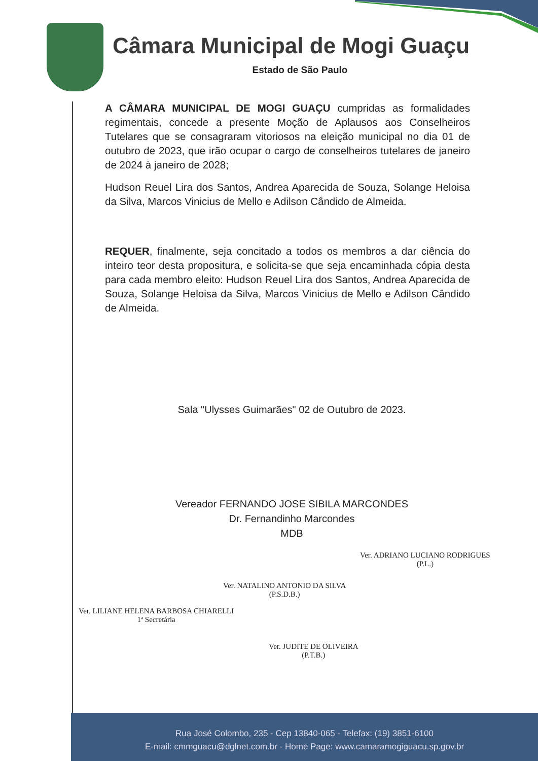Câmara Municipal de Mogi Guaçu
Estado de São Paulo
A CÂMARA MUNICIPAL DE MOGI GUAÇU cumpridas as formalidades regimentais, concede a presente Moção de Aplausos aos Conselheiros Tutelares que se consagraram vitoriosos na eleição municipal no dia 01 de outubro de 2023, que irão ocupar o cargo de conselheiros tutelares de janeiro de 2024 à janeiro de 2028;
Hudson Reuel Lira dos Santos, Andrea Aparecida de Souza, Solange Heloisa da Silva, Marcos Vinicius de Mello e Adilson Cândido de Almeida.
REQUER, finalmente, seja concitado a todos os membros a dar ciência do inteiro teor desta propositura, e solicita-se que seja encaminhada cópia desta para cada membro eleito: Hudson Reuel Lira dos Santos, Andrea Aparecida de Souza, Solange Heloisa da Silva, Marcos Vinicius de Mello e Adilson Cândido de Almeida.
Sala "Ulysses Guimarães" 02 de Outubro de 2023.
Vereador FERNANDO JOSE SIBILA MARCONDES
Dr. Fernandinho Marcondes
MDB
Ver. ADRIANO LUCIANO RODRIGUES
(P.L.)
Ver. NATALINO ANTONIO DA SILVA
(P.S.D.B.)
Ver. LILIANE HELENA BARBOSA CHIARELLI
1ª Secretária
Ver. JUDITE DE OLIVEIRA
(P.T.B.)
Rua José Colombo, 235 - Cep 13840-065 - Telefax: (19) 3851-6100
E-mail: cmmguacu@dglnet.com.br - Home Page: www.camaramogiguacu.sp.gov.br